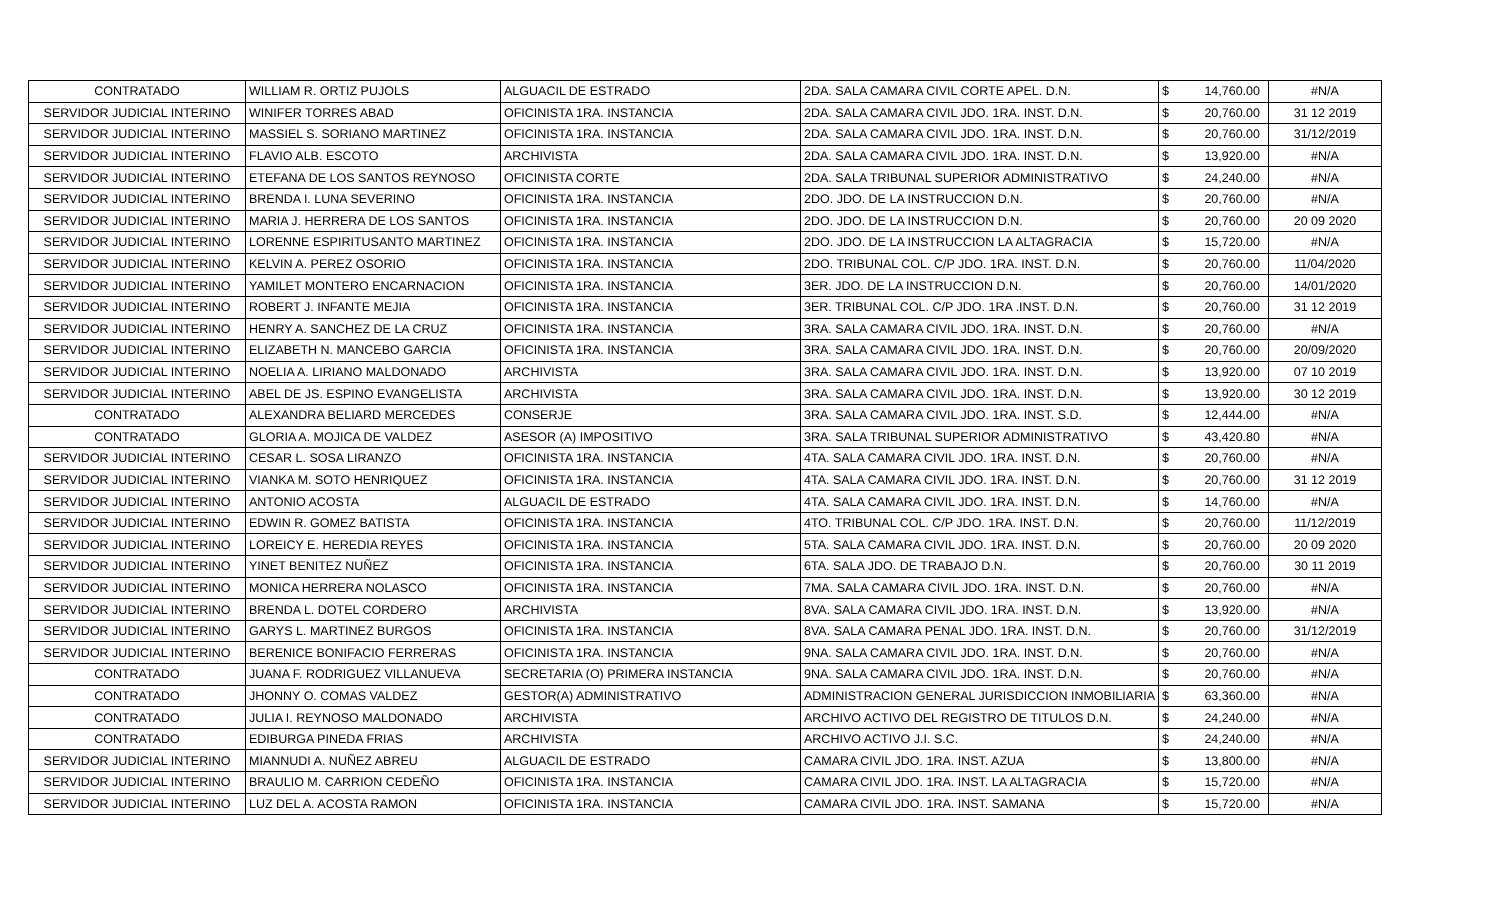| CONTRATADO | WILLIAM R. ORTIZ PUJOLS | ALGUACIL DE ESTRADO | 2DA. SALA CAMARA CIVIL CORTE APEL. D.N. | $ | 14,760.00 | #N/A |
| SERVIDOR JUDICIAL INTERINO | WINIFER TORRES ABAD | OFICINISTA 1RA. INSTANCIA | 2DA. SALA CAMARA CIVIL JDO. 1RA. INST. D.N. | $ | 20,760.00 | 31 12 2019 |
| SERVIDOR JUDICIAL INTERINO | MASSIEL S. SORIANO MARTINEZ | OFICINISTA 1RA. INSTANCIA | 2DA. SALA CAMARA CIVIL JDO. 1RA. INST. D.N. | $ | 20,760.00 | 31/12/2019 |
| SERVIDOR JUDICIAL INTERINO | FLAVIO ALB. ESCOTO | ARCHIVISTA | 2DA. SALA CAMARA CIVIL JDO. 1RA. INST. D.N. | $ | 13,920.00 | #N/A |
| SERVIDOR JUDICIAL INTERINO | ETEFANA DE LOS SANTOS REYNOSO | OFICINISTA CORTE | 2DA. SALA TRIBUNAL SUPERIOR ADMINISTRATIVO | $ | 24,240.00 | #N/A |
| SERVIDOR JUDICIAL INTERINO | BRENDA I. LUNA SEVERINO | OFICINISTA 1RA. INSTANCIA | 2DO. JDO. DE LA INSTRUCCION D.N. | $ | 20,760.00 | #N/A |
| SERVIDOR JUDICIAL INTERINO | MARIA J. HERRERA DE LOS SANTOS | OFICINISTA 1RA. INSTANCIA | 2DO. JDO. DE LA INSTRUCCION D.N. | $ | 20,760.00 | 20 09 2020 |
| SERVIDOR JUDICIAL INTERINO | LORENNE ESPIRITUSANTO MARTINEZ | OFICINISTA 1RA. INSTANCIA | 2DO. JDO. DE LA INSTRUCCION LA ALTAGRACIA | $ | 15,720.00 | #N/A |
| SERVIDOR JUDICIAL INTERINO | KELVIN A. PEREZ OSORIO | OFICINISTA 1RA. INSTANCIA | 2DO. TRIBUNAL COL. C/P JDO. 1RA. INST. D.N. | $ | 20,760.00 | 11/04/2020 |
| SERVIDOR JUDICIAL INTERINO | YAMILET MONTERO ENCARNACION | OFICINISTA 1RA. INSTANCIA | 3ER. JDO. DE LA INSTRUCCION D.N. | $ | 20,760.00 | 14/01/2020 |
| SERVIDOR JUDICIAL INTERINO | ROBERT J. INFANTE MEJIA | OFICINISTA 1RA. INSTANCIA | 3ER. TRIBUNAL COL. C/P JDO. 1RA .INST. D.N. | $ | 20,760.00 | 31 12 2019 |
| SERVIDOR JUDICIAL INTERINO | HENRY A. SANCHEZ DE LA CRUZ | OFICINISTA 1RA. INSTANCIA | 3RA. SALA CAMARA CIVIL JDO. 1RA. INST. D.N. | $ | 20,760.00 | #N/A |
| SERVIDOR JUDICIAL INTERINO | ELIZABETH N. MANCEBO GARCIA | OFICINISTA 1RA. INSTANCIA | 3RA. SALA CAMARA CIVIL JDO. 1RA. INST. D.N. | $ | 20,760.00 | 20/09/2020 |
| SERVIDOR JUDICIAL INTERINO | NOELIA A. LIRIANO MALDONADO | ARCHIVISTA | 3RA. SALA CAMARA CIVIL JDO. 1RA. INST. D.N. | $ | 13,920.00 | 07 10 2019 |
| SERVIDOR JUDICIAL INTERINO | ABEL DE JS. ESPINO EVANGELISTA | ARCHIVISTA | 3RA. SALA CAMARA CIVIL JDO. 1RA. INST. D.N. | $ | 13,920.00 | 30 12 2019 |
| CONTRATADO | ALEXANDRA BELIARD MERCEDES | CONSERJE | 3RA. SALA CAMARA CIVIL JDO. 1RA. INST. S.D. | $ | 12,444.00 | #N/A |
| CONTRATADO | GLORIA A. MOJICA DE VALDEZ | ASESOR (A) IMPOSITIVO | 3RA. SALA TRIBUNAL SUPERIOR ADMINISTRATIVO | $ | 43,420.80 | #N/A |
| SERVIDOR JUDICIAL INTERINO | CESAR L. SOSA LIRANZO | OFICINISTA 1RA. INSTANCIA | 4TA. SALA CAMARA CIVIL JDO. 1RA. INST. D.N. | $ | 20,760.00 | #N/A |
| SERVIDOR JUDICIAL INTERINO | VIANKA M. SOTO HENRIQUEZ | OFICINISTA 1RA. INSTANCIA | 4TA. SALA CAMARA CIVIL JDO. 1RA. INST. D.N. | $ | 20,760.00 | 31 12 2019 |
| SERVIDOR JUDICIAL INTERINO | ANTONIO ACOSTA | ALGUACIL DE ESTRADO | 4TA. SALA CAMARA CIVIL JDO. 1RA. INST. D.N. | $ | 14,760.00 | #N/A |
| SERVIDOR JUDICIAL INTERINO | EDWIN R. GOMEZ BATISTA | OFICINISTA 1RA. INSTANCIA | 4TO. TRIBUNAL COL. C/P JDO. 1RA. INST. D.N. | $ | 20,760.00 | 11/12/2019 |
| SERVIDOR JUDICIAL INTERINO | LOREICY E. HEREDIA REYES | OFICINISTA 1RA. INSTANCIA | 5TA. SALA CAMARA CIVIL JDO. 1RA. INST. D.N. | $ | 20,760.00 | 20 09 2020 |
| SERVIDOR JUDICIAL INTERINO | YINET BENITEZ NUÑEZ | OFICINISTA 1RA. INSTANCIA | 6TA. SALA JDO. DE TRABAJO D.N. | $ | 20,760.00 | 30 11 2019 |
| SERVIDOR JUDICIAL INTERINO | MONICA HERRERA NOLASCO | OFICINISTA 1RA. INSTANCIA | 7MA. SALA CAMARA CIVIL JDO. 1RA. INST. D.N. | $ | 20,760.00 | #N/A |
| SERVIDOR JUDICIAL INTERINO | BRENDA L. DOTEL CORDERO | ARCHIVISTA | 8VA. SALA CAMARA CIVIL JDO. 1RA. INST. D.N. | $ | 13,920.00 | #N/A |
| SERVIDOR JUDICIAL INTERINO | GARYS L. MARTINEZ BURGOS | OFICINISTA 1RA. INSTANCIA | 8VA. SALA CAMARA PENAL JDO. 1RA. INST. D.N. | $ | 20,760.00 | 31/12/2019 |
| SERVIDOR JUDICIAL INTERINO | BERENICE BONIFACIO FERRERAS | OFICINISTA 1RA. INSTANCIA | 9NA. SALA CAMARA CIVIL JDO. 1RA. INST. D.N. | $ | 20,760.00 | #N/A |
| CONTRATADO | JUANA F. RODRIGUEZ VILLANUEVA | SECRETARIA (O) PRIMERA INSTANCIA | 9NA. SALA CAMARA CIVIL JDO. 1RA. INST. D.N. | $ | 20,760.00 | #N/A |
| CONTRATADO | JHONNY O. COMAS VALDEZ | GESTOR(A) ADMINISTRATIVO | ADMINISTRACION GENERAL JURISDICCION INMOBILIARIA | $ | 63,360.00 | #N/A |
| CONTRATADO | JULIA I. REYNOSO MALDONADO | ARCHIVISTA | ARCHIVO ACTIVO DEL REGISTRO DE TITULOS D.N. | $ | 24,240.00 | #N/A |
| CONTRATADO | EDIBURGA PINEDA FRIAS | ARCHIVISTA | ARCHIVO ACTIVO J.I. S.C. | $ | 24,240.00 | #N/A |
| SERVIDOR JUDICIAL INTERINO | MIANNUDI A. NUÑEZ ABREU | ALGUACIL DE ESTRADO | CAMARA CIVIL JDO. 1RA. INST. AZUA | $ | 13,800.00 | #N/A |
| SERVIDOR JUDICIAL INTERINO | BRAULIO M. CARRION CEDEÑO | OFICINISTA 1RA. INSTANCIA | CAMARA CIVIL JDO. 1RA. INST. LA ALTAGRACIA | $ | 15,720.00 | #N/A |
| SERVIDOR JUDICIAL INTERINO | LUZ DEL A. ACOSTA RAMON | OFICINISTA 1RA. INSTANCIA | CAMARA CIVIL JDO. 1RA. INST. SAMANA | $ | 15,720.00 | #N/A |